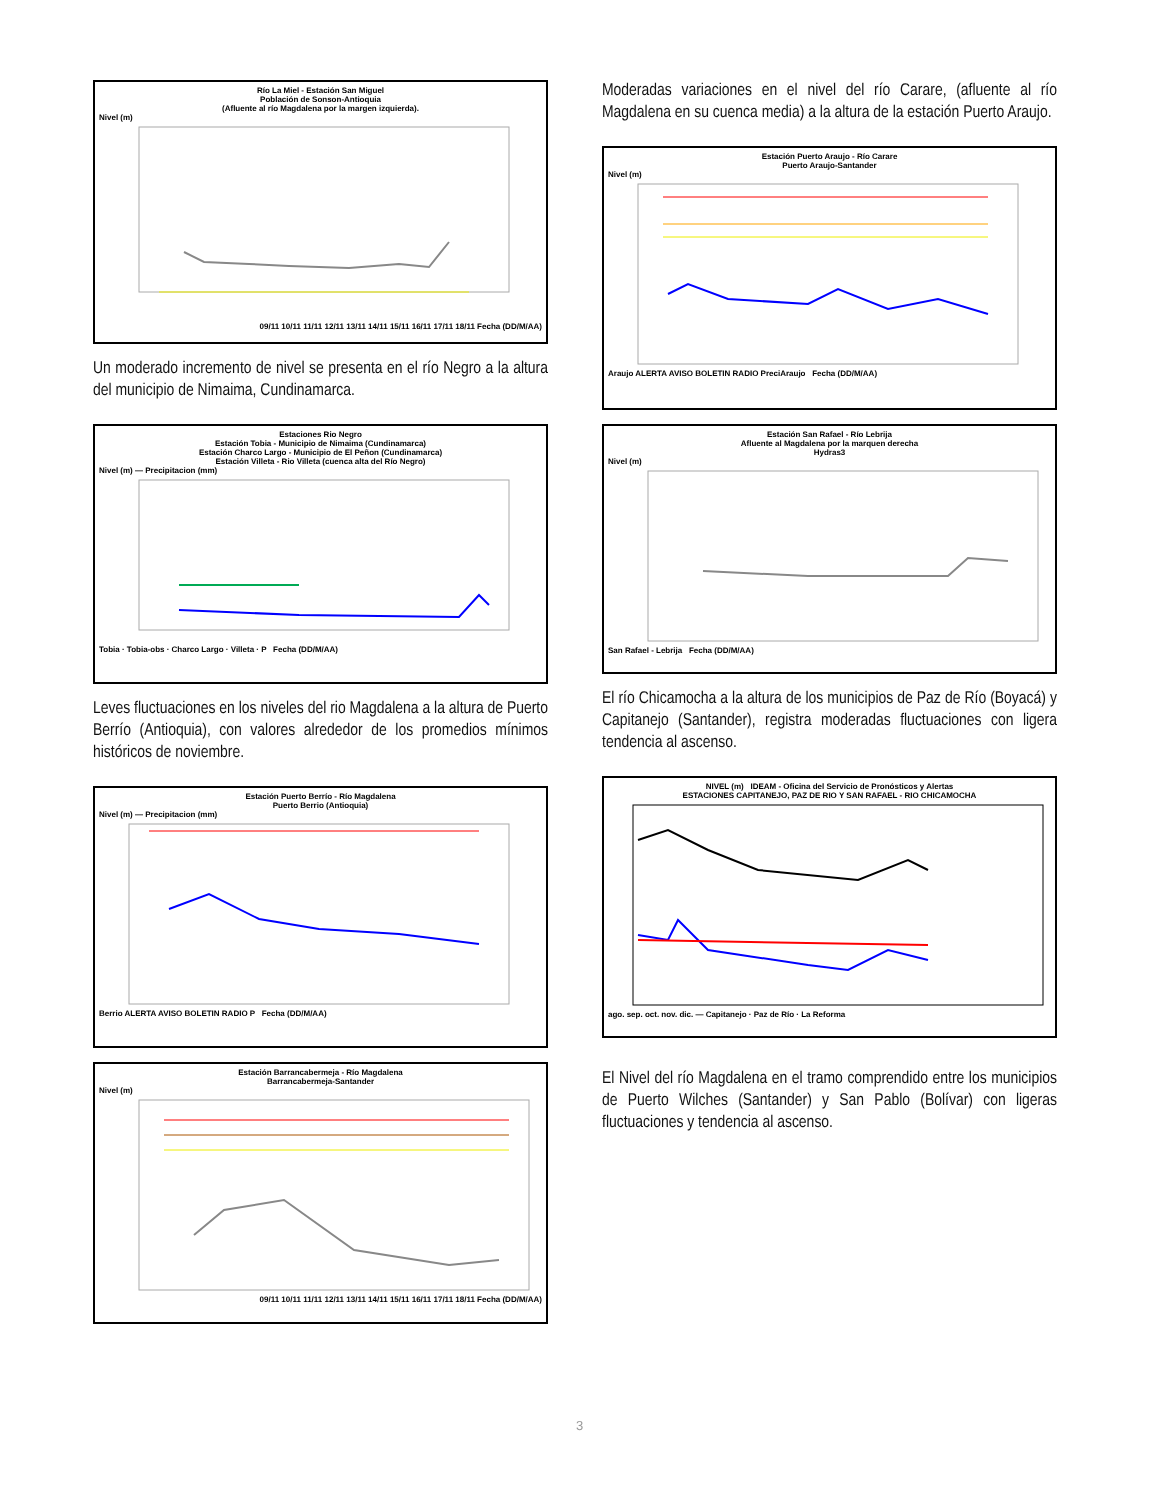Río La Miel - Estación San Miguel
Población de Sonson-Antioquia
(Afluente al río Magdalena por la margen izquierda).
Nivel (m)
09/11 10/11 11/11 12/11 13/11 14/11 15/11 16/11 17/11 18/11 Fecha (DD/M/AA)
Un moderado incremento de nivel se presenta en el río Negro a la altura del municipio de Nimaima, Cundinamarca.
Estaciones Rio Negro
Estación Tobia - Municipio de Nimaima (Cundinamarca)
Estación Charco Largo - Municipio de El Peñon (Cundinamarca)
Estación Villeta - Rio Villeta (cuenca alta del Río Negro)
Nivel (m) — Precipitacion (mm)
Tobia · Tobia-obs · Charco Largo · Villeta · P Fecha (DD/M/AA)
Leves fluctuaciones en los niveles del rio Magdalena a la altura de Puerto Berrío (Antioquia), con valores alrededor de los promedios mínimos históricos de noviembre.
Estación Puerto Berrío - Río Magdalena
Puerto Berrio (Antioquia)
Nivel (m) — Precipitacion (mm)
Berrio ALERTA AVISO BOLETIN RADIO P Fecha (DD/M/AA)
Estación Barrancabermeja - Río Magdalena
Barrancabermeja-Santander
Nivel (m)
09/11 10/11 11/11 12/11 13/11 14/11 15/11 16/11 17/11 18/11 Fecha (DD/M/AA)
Moderadas variaciones en el nivel del río Carare, (afluente al río Magdalena en su cuenca media) a la altura de la estación Puerto Araujo.
Estación Puerto Araujo - Río Carare
Puerto Araujo-Santander
Nivel (m)
Araujo ALERTA AVISO BOLETIN RADIO PreciAraujo Fecha (DD/M/AA)
Estación San Rafael - Río Lebrija
Afluente al Magdalena por la marquen derecha
Hydras3
Nivel (m)
San Rafael - Lebrija Fecha (DD/M/AA)
El río Chicamocha a la altura de los municipios de Paz de Río (Boyacá) y Capitanejo (Santander), registra moderadas fluctuaciones con ligera tendencia al ascenso.
NIVEL (m) IDEAM - Oficina del Servicio de Pronósticos y Alertas
ESTACIONES CAPITANEJO, PAZ DE RIO Y SAN RAFAEL - RIO CHICAMOCHA
ago. sep. oct. nov. dic. — Capitanejo · Paz de Río · La Reforma
El Nivel del río Magdalena en el tramo comprendido entre los municipios de Puerto Wilches (Santander) y San Pablo (Bolívar) con ligeras fluctuaciones y tendencia al ascenso.
3